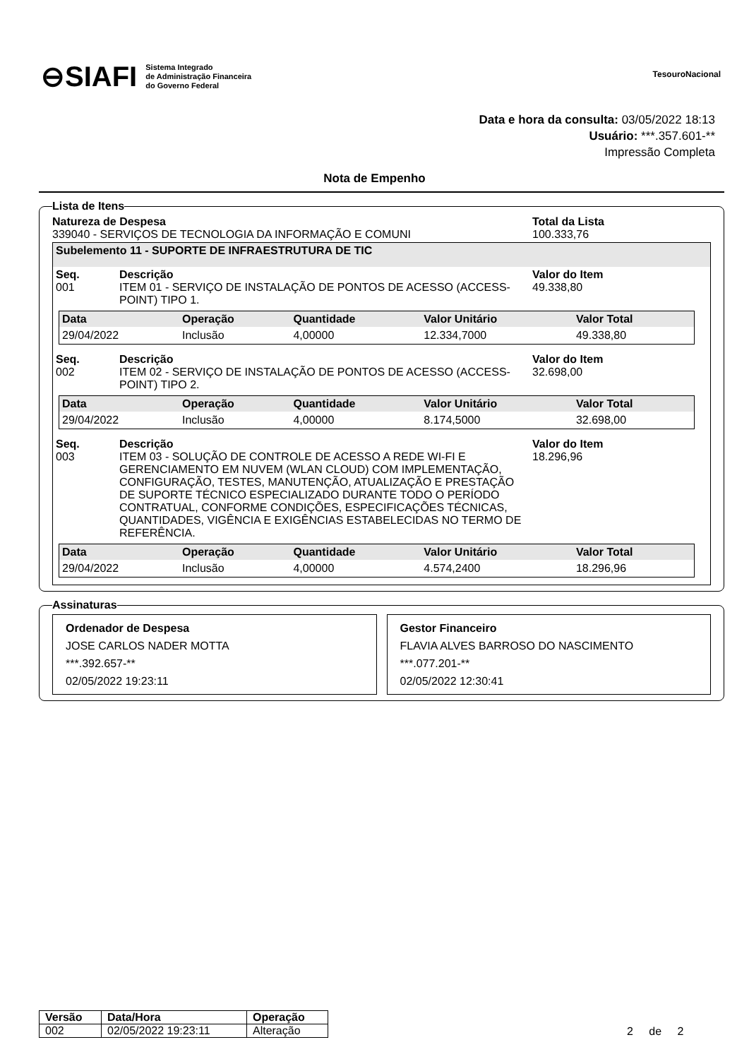⊖SIAFI Sistema Integrado
de Administração Financeira
do Governo Federal
TesouroNacional
Data e hora da consulta: 03/05/2022 18:13
Usuário: ***.357.601-**
Impressão Completa
Nota de Empenho
Lista de Itens
Natureza de Despesa
339040 - SERVIÇOS DE TECNOLOGIA DA INFORMAÇÃO E COMUNI
Total da Lista
100.333,76
Subelemento 11 - SUPORTE DE INFRAESTRUTURA DE TIC
Seq.
001
Descrição
ITEM 01 - SERVIÇO DE INSTALAÇÃO DE PONTOS DE ACESSO (ACCESS-POINT) TIPO 1.
Valor do Item
49.338,80
| Data | Operação | Quantidade | Valor Unitário | Valor Total |
| --- | --- | --- | --- | --- |
| 29/04/2022 | Inclusão | 4,00000 | 12.334,7000 | 49.338,80 |
Seq.
002
Descrição
ITEM 02 - SERVIÇO DE INSTALAÇÃO DE PONTOS DE ACESSO (ACCESS-POINT) TIPO 2.
Valor do Item
32.698,00
| Data | Operação | Quantidade | Valor Unitário | Valor Total |
| --- | --- | --- | --- | --- |
| 29/04/2022 | Inclusão | 4,00000 | 8.174,5000 | 32.698,00 |
Seq.
003
Descrição
ITEM 03 - SOLUÇÃO DE CONTROLE DE ACESSO A REDE WI-FI E GERENCIAMENTO EM NUVEM (WLAN CLOUD) COM IMPLEMENTAÇÃO, CONFIGURAÇÃO, TESTES, MANUTENÇÃO, ATUALIZAÇÃO E PRESTAÇÃO DE SUPORTE TÉCNICO ESPECIALIZADO DURANTE TODO O PERÍODO CONTRATUAL, CONFORME CONDIÇÕES, ESPECIFICAÇÕES TÉCNICAS, QUANTIDADES, VIGÊNCIA E EXIGÊNCIAS ESTABELECIDAS NO TERMO DE REFERÊNCIA.
Valor do Item
18.296,96
| Data | Operação | Quantidade | Valor Unitário | Valor Total |
| --- | --- | --- | --- | --- |
| 29/04/2022 | Inclusão | 4,00000 | 4.574,2400 | 18.296,96 |
Assinaturas
Ordenador de Despesa
JOSE CARLOS NADER MOTTA
***.392.657-**
02/05/2022 19:23:11
Gestor Financeiro
FLAVIA ALVES BARROSO DO NASCIMENTO
***.077.201-**
02/05/2022 12:30:41
| Versão | Data/Hora | Operação |
| --- | --- | --- |
| 002 | 02/05/2022 19:23:11 | Alteração |
2 de 2